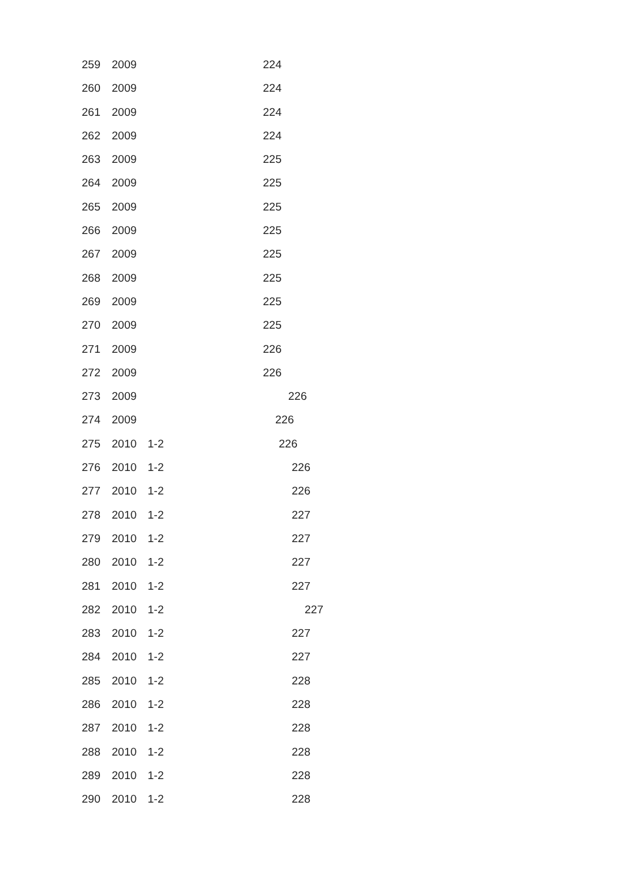259 2009 224
260 2009 224
261 2009 224
262 2009 224
263 2009 225
264 2009 225
265 2009 225
266 2009 225
267 2009 225
268 2009 225
269 2009 225
270 2009 225
271 2009 226
272 2009 226
273 2009 226
274 2009 226
275 2010 1-2 226
276 2010 1-2 226
277 2010 1-2 226
278 2010 1-2 227
279 2010 1-2 227
280 2010 1-2 227
281 2010 1-2 227
282 2010 1-2 227
283 2010 1-2 227
284 2010 1-2 227
285 2010 1-2 228
286 2010 1-2 228
287 2010 1-2 228
288 2010 1-2 228
289 2010 1-2 228
290 2010 1-2 228